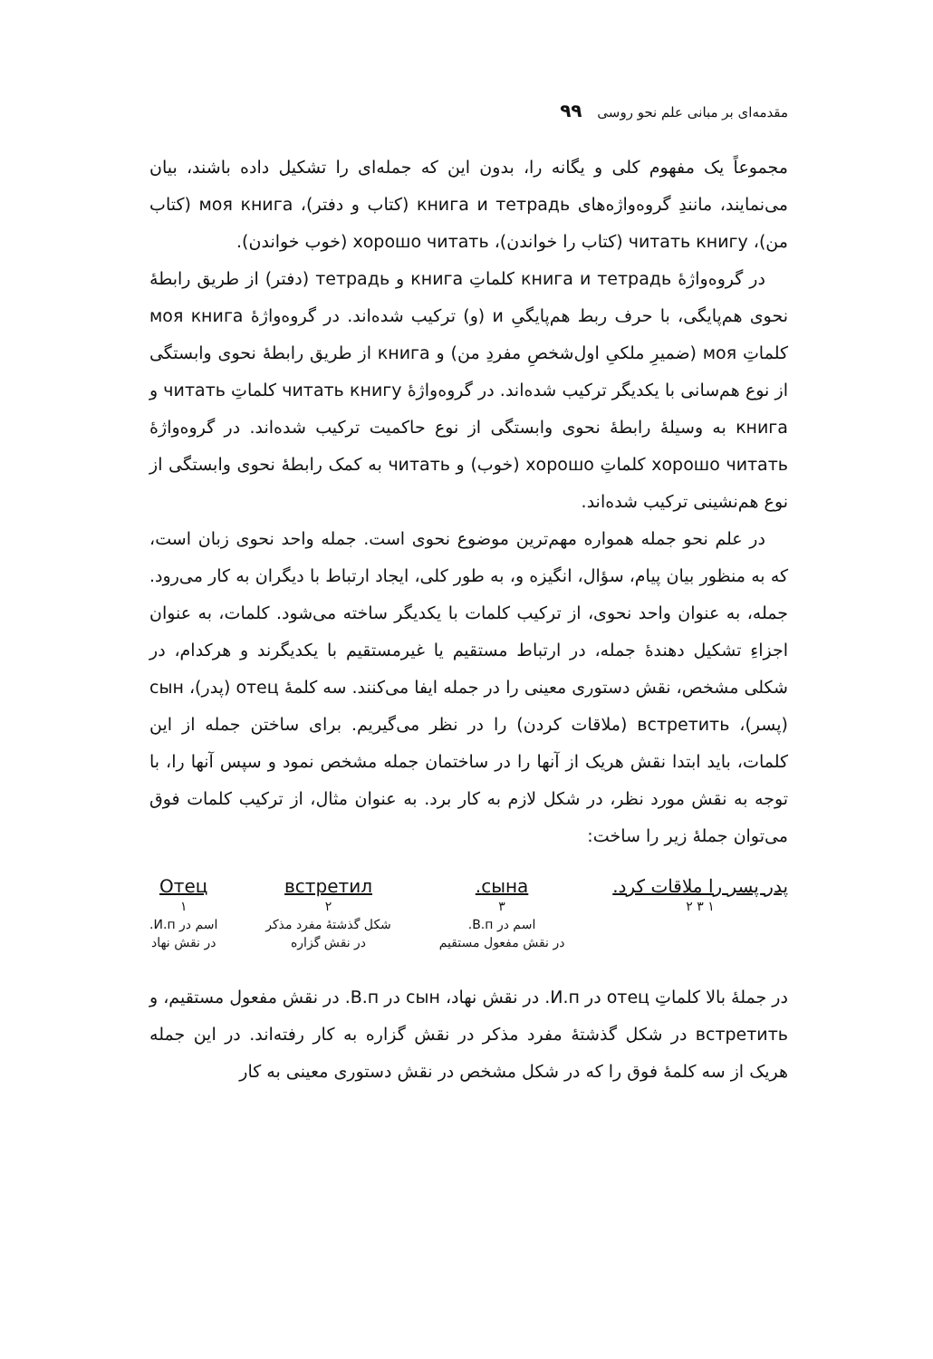مقدمه‌ای بر مبانی علم نحو روسی ۹۹
مجموعاً یک مفهوم کلی و یگانه را، بدون این که جمله‌ای را تشکیل داده باشند، بیان می‌نمایند، مانندِ گروه‌واژه‌های книга и тетрадь (کتاب و دفتر)، моя книга (کتاب من)، читать книгу (کتاب را خواندن)، хорошо читать (خوب خواندن).
در گروه‌واژهٔ книга и тетрадь کلماتِ книга و тетрадь (دفتر) از طریق رابطهٔ نحوی هم‌پایگی، با حرف ربط هم‌پایگیِ и (و) ترکیب شده‌اند. در گروه‌واژهٔ моя книга کلماتِ моя (ضمیرِ ملکیِ اول‌شخصِ مفردِ من) و книга از طریق رابطهٔ نحوی وابستگی از نوع هم‌سانی با یکدیگر ترکیب شده‌اند. در گروه‌واژهٔ читать книгу کلماتِ читать و книга به وسیلهٔ رابطهٔ نحوی وابستگی از نوع حاکمیت ترکیب شده‌اند. در گروه‌واژهٔ хорошо читать کلماتِ хорошо (خوب) و читать به کمک رابطهٔ نحوی وابستگی از نوع هم‌نشینی ترکیب شده‌اند.
در علم نحو جمله همواره مهم‌ترین موضوع نحوی است. جمله واحد نحوی زبان است، که به منظور بیان پیام، سؤال، انگیزه و، به طور کلی، ایجاد ارتباط با دیگران به کار می‌رود. جمله، به عنوان واحد نحوی، از ترکیب کلمات با یکدیگر ساخته می‌شود. کلمات، به عنوان اجزاءِ تشکیل دهندهٔ جمله، در ارتباط مستقیم یا غیرمستقیم با یکدیگرند و هرکدام، در شکلی مشخص، نقش دستوری معینی را در جمله ایفا می‌کنند. سه کلمهٔ отец (پدر)، сын (پسر)، встретить (ملاقات کردن) را در نظر می‌گیریم. برای ساختن جمله از این کلمات، باید ابتدا نقش هریک از آنها را در ساختمان جمله مشخص نمود و سپس آنها را، با توجه به نقش مورد نظر، در شکل لازم به کار برد. به عنوان مثال، از ترکیب کلمات فوق می‌توان جملهٔ زیر را ساخت:
پدر پسر را ملاقات کرد.
۱ ۳ ۲
сына.
۳
اسم در В.п.
در نقش مفعول مستقیم
встретил
۲
شکل گذشتهٔ مفرد مذکر
در نقش گزاره
Отец
۱
اسم در И.п.
در نقش نهاد
در جملهٔ بالا کلماتِ отец در И.п. در نقش نهاد، сын در В.п. در نقش مفعول مستقیم، و встретить در شکل گذشتهٔ مفرد مذکر در نقش گزاره به کار رفته‌اند. در این جمله هریک از سه کلمهٔ فوق را که در شکل مشخص در نقش دستوری معینی به کار